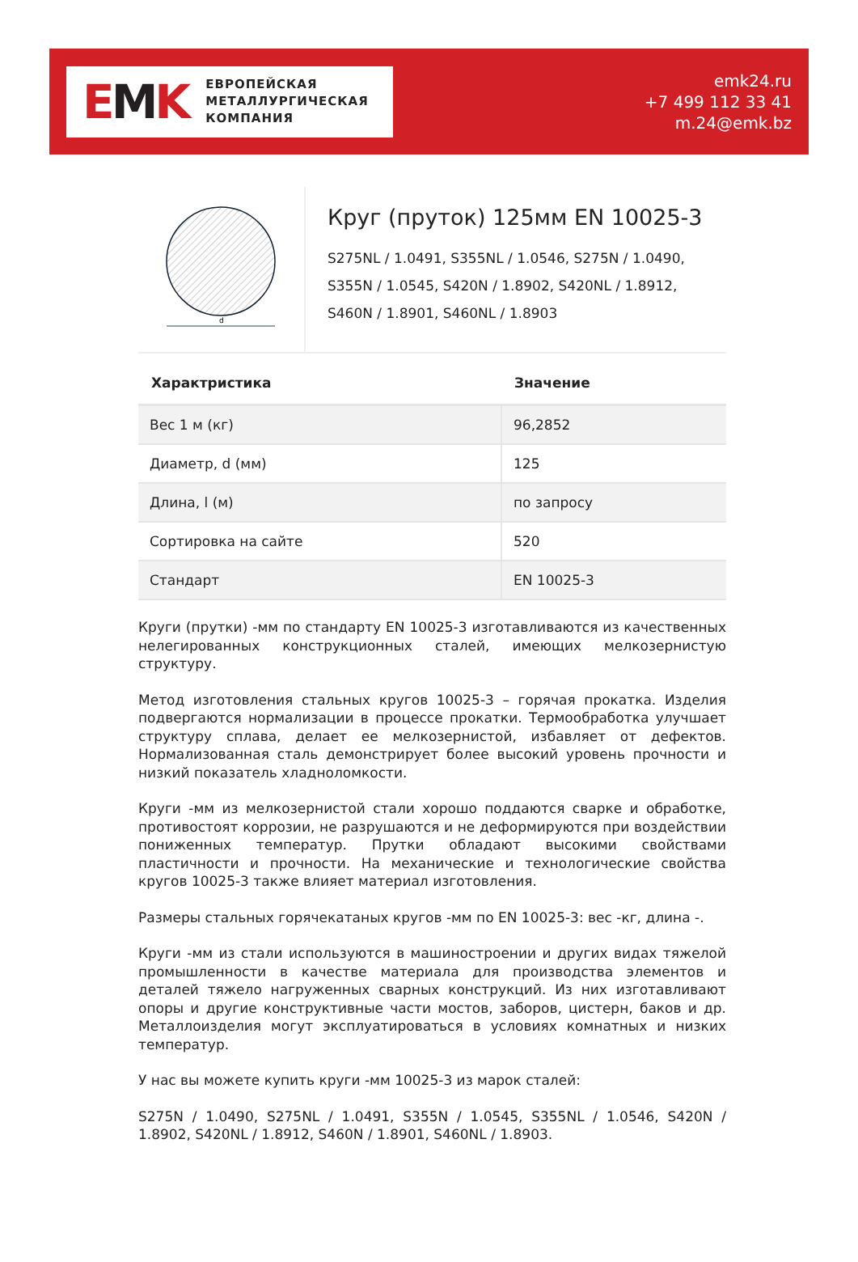EMK
ЕВРОПЕЙСКАЯ
МЕТАЛЛУРГИЧЕСКАЯ
КОМПАНИЯ
emk24.ru
+7 499 112 33 41
m.24@emk.bz
d
Круг (пруток) 125мм EN 10025-3
S275NL / 1.0491, S355NL / 1.0546, S275N / 1.0490,
S355N / 1.0545, S420N / 1.8902, S420NL / 1.8912,
S460N / 1.8901, S460NL / 1.8903
| Характристика | Значение |
| --- | --- |
| Вес 1 м (кг) | 96,2852 |
| Диаметр, d (мм) | 125 |
| Длина, l (м) | по запросу |
| Сортировка на сайте | 520 |
| Стандарт | EN 10025-3 |
Круги (прутки) -мм по стандарту EN 10025-3 изготавливаются из качественных нелегированных конструкционных сталей, имеющих мелкозернистую структуру.
Метод изготовления стальных кругов 10025-3 – горячая прокатка. Изделия подвергаются нормализации в процессе прокатки. Термообработка улучшает структуру сплава, делает ее мелкозернистой, избавляет от дефектов. Нормализованная сталь демонстрирует более высокий уровень прочности и низкий показатель хладноломкости.
Круги -мм из мелкозернистой стали хорошо поддаются сварке и обработке, противостоят коррозии, не разрушаются и не деформируются при воздействии пониженных температур. Прутки обладают высокими свойствами пластичности и прочности. На механические и технологические свойства кругов 10025-3 также влияет материал изготовления.
Размеры стальных горячекатаных кругов -мм по EN 10025-3: вес -кг, длина -.
Круги -мм из стали используются в машиностроении и других видах тяжелой промышленности в качестве материала для производства элементов и деталей тяжело нагруженных сварных конструкций. Из них изготавливают опоры и другие конструктивные части мостов, заборов, цистерн, баков и др. Металлоизделия могут эксплуатироваться в условиях комнатных и низких температур.
У нас вы можете купить круги -мм 10025-3 из марок сталей:
S275N / 1.0490, S275NL / 1.0491, S355N / 1.0545, S355NL / 1.0546, S420N / 1.8902, S420NL / 1.8912, S460N / 1.8901, S460NL / 1.8903.